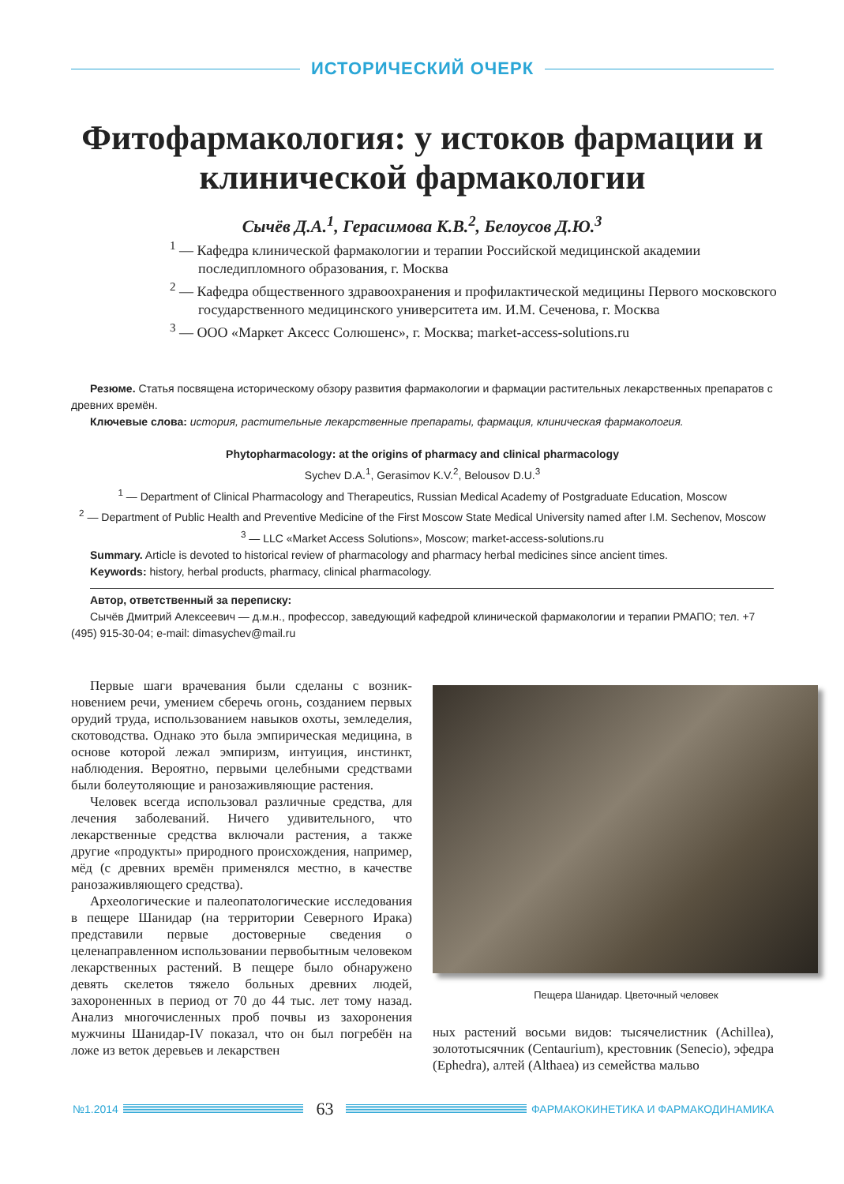ИСТОРИЧЕСКИЙ ОЧЕРК
Фитофармакология: у истоков фармации и клинической фармакологии
Сычёв Д.А.<sup>1</sup>, Герасимова К.В.<sup>2</sup>, Белоусов Д.Ю.<sup>3</sup>
<sup>1</sup> — Кафедра клинической фармакологии и терапии Российской медицинской академии последипломного образования, г. Москва
<sup>2</sup> — Кафедра общественного здравоохранения и профилактической медицины Первого московского государственного медицинского университета им. И.М. Сеченова, г. Москва
<sup>3</sup> — ООО «Маркет Аксесс Солюшенс», г. Москва; market-access-solutions.ru
Резюме. Статья посвящена историческому обзору развития фармакологии и фармации растительных лекарственных пре­паратов с древних времён.
Ключевые слова: история, растительные лекарственные препараты, фармация, клиническая фармакология.
Phytopharmacology: at the origins of pharmacy and clinical pharmacology
Sychev D.A.<sup>1</sup>, Gerasimov K.V.<sup>2</sup>, Belousov D.U.<sup>3</sup>
<sup>1</sup> — Department of Clinical Pharmacology and Therapeutics, Russian Medical Academy of Postgraduate Education, Moscow
<sup>2</sup> — Department of Public Health and Preventive Medicine of the First Moscow State Medical University named after I.M. Sechenov, Moscow
<sup>3</sup> — LLC «Market Access Solutions», Moscow; market-access-solutions.ru
Summary. Article is devoted to historical review of pharmacology and pharmacy herbal medicines since ancient times.
Keywords: history, herbal products, pharmacy, clinical pharmacology.
Автор, ответственный за переписку:
Сычёв Дмитрий Алексеевич — д.м.н., профессор, заведующий кафедрой клинической фармакологии и терапии РМАПО; тел. +7 (495) 915-30-04; e-mail: dimasychev@mail.ru
Первые шаги врачевания были сделаны с возник­новением речи, умением сберечь огонь, созданием первых орудий труда, использованием навыков охоты, земледелия, скотоводства. Однако это была эмпири­ческая медицина, в основе которой лежал эмпиризм, интуиция, инстинкт, наблюдения. Вероятно, первыми целебными средствами были болеутоляющие и раноза­живляющие растения.
Человек всегда использовал различные средства, для лечения заболеваний. Ничего удивительного, что лекарственные средства включали растения, а также другие «продукты» природного происхождения, на­пример, мёд (с древних времён применялся местно, в качестве ранозаживляющего средства).
Археологические и палеопатологические исследо­вания в пещере Шанидар (на территории Северного Ирака) представили первые достоверные сведения о целенаправленном использовании первобытным че­ловеком лекарственных растений. В пещере было об­наружено девять скелетов тяжело больных древних людей, захороненных в период от 70 до 44 тыс. лет тому назад. Анализ многочисленных проб почвы из захоронения мужчины Шанидар-IV показал, что он был погребён на ложе из веток деревьев и лекарствен­
Пещера Шанидар. Цветочный человек
ных растений восьми видов: тысячелистник (Achillea), золототысячник (Centaurium), крестовник (Senecio), эфедра (Ephedra), алтей (Althaea) из семейства мальво­
№1.2014
63
ФАРМАКОКИНЕТИКА И ФАРМАКОДИНАМИКА